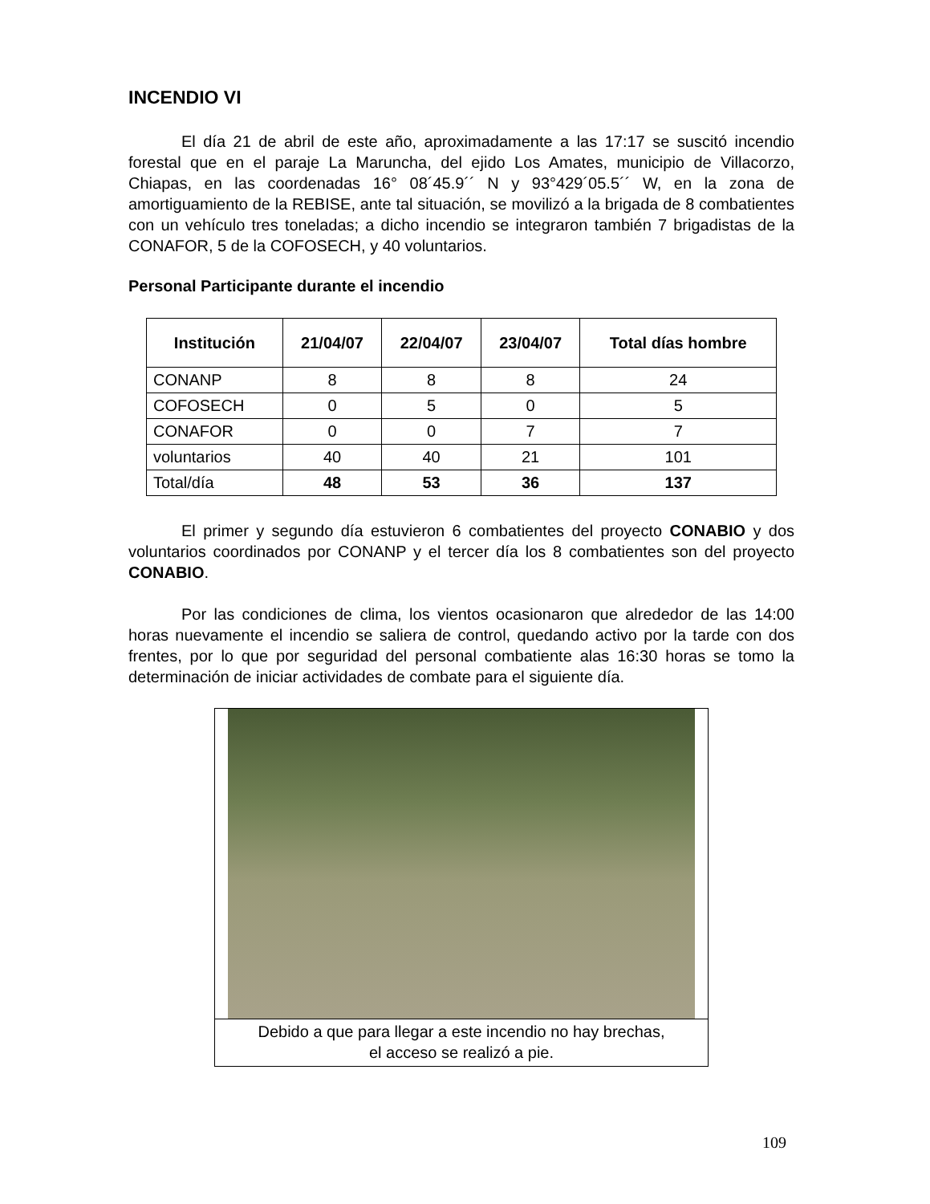INCENDIO VI
El día 21 de abril de este año, aproximadamente a las 17:17 se suscitó incendio forestal que en el paraje La Maruncha, del ejido Los Amates, municipio de Villacorzo, Chiapas, en las coordenadas 16° 08´45.9´´ N y 93°429´05.5´´ W, en la zona de amortiguamiento de la REBISE, ante tal situación, se movilizó a la brigada de 8 combatientes con un vehículo tres toneladas; a dicho incendio se integraron también 7 brigadistas de la CONAFOR, 5 de la COFOSECH, y 40 voluntarios.
Personal Participante durante el incendio
| Institución | 21/04/07 | 22/04/07 | 23/04/07 | Total días hombre |
| --- | --- | --- | --- | --- |
| CONANP | 8 | 8 | 8 | 24 |
| COFOSECH | 0 | 5 | 0 | 5 |
| CONAFOR | 0 | 0 | 7 | 7 |
| voluntarios | 40 | 40 | 21 | 101 |
| Total/día | 48 | 53 | 36 | 137 |
El primer y segundo día estuvieron 6 combatientes del proyecto CONABIO y dos voluntarios coordinados por CONANP y el tercer día los 8 combatientes son del proyecto CONABIO.
Por las condiciones de clima, los vientos ocasionaron que alrededor de las 14:00 horas nuevamente el incendio se saliera de control, quedando activo por la tarde con dos frentes, por lo que por seguridad del personal combatiente alas 16:30 horas se tomo la determinación de iniciar actividades de combate para el siguiente día.
Debido a que para llegar a este incendio no hay brechas,
el acceso se realizó a pie.
109